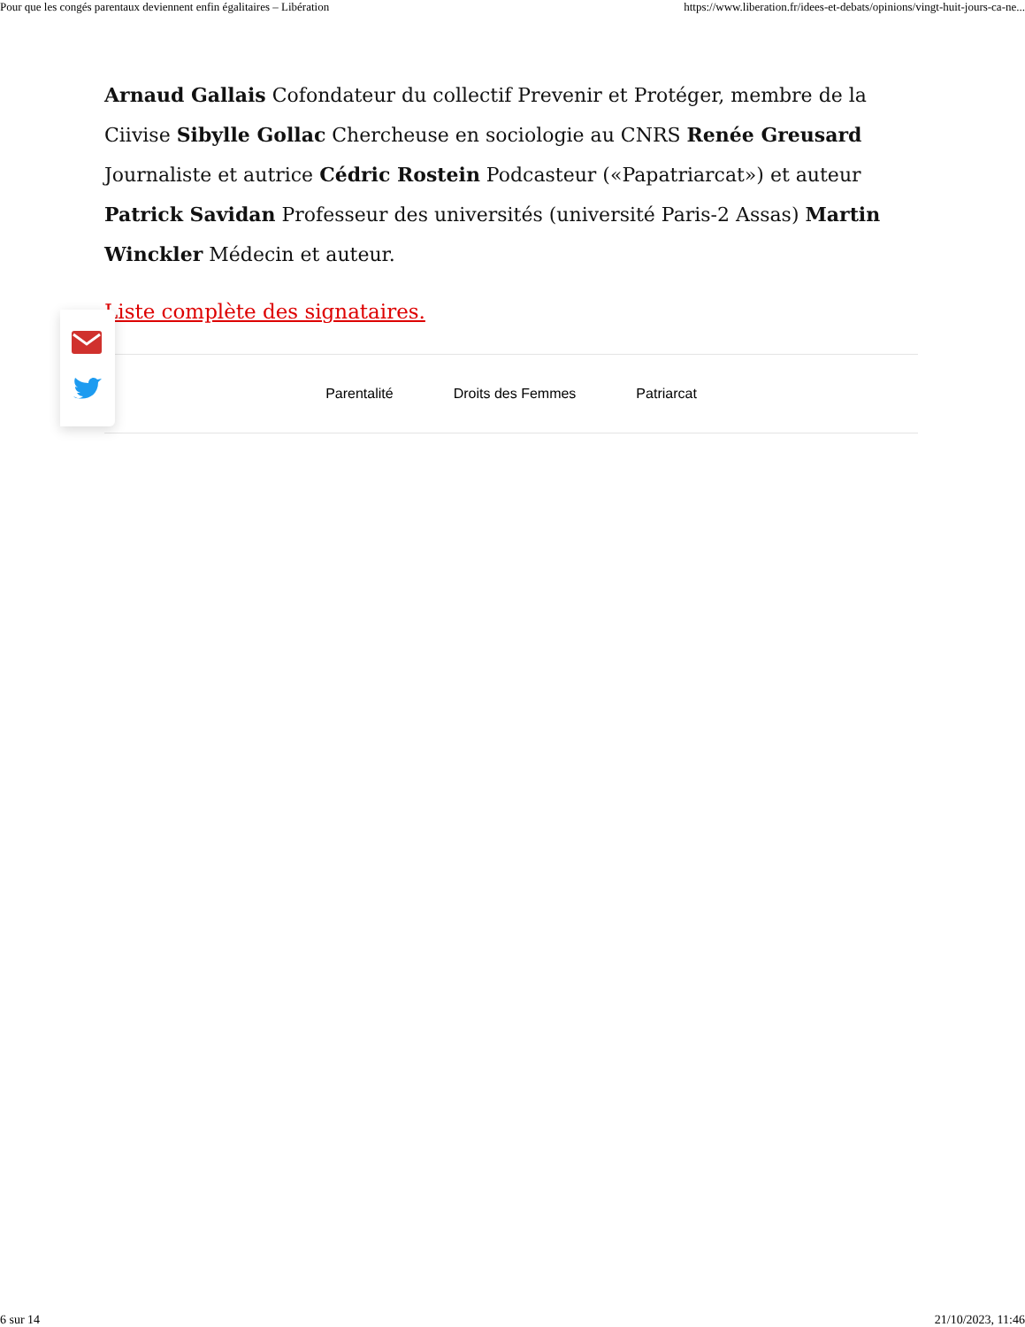Pour que les congés parentaux deviennent enfin égalitaires – Libération https://www.liberation.fr/idees-et-debats/opinions/vingt-huit-jours-ca-ne...
Arnaud Gallais Cofondateur du collectif Prevenir et Protéger, membre de la Ciivise Sibylle Gollac Chercheuse en sociologie au CNRS Renée Greusard Journaliste et autrice Cédric Rostein Podcasteur («Papatriarcat») et auteur Patrick Savidan Professeur des universités (université Paris-2 Assas) Martin Winckler Médecin et auteur.
Liste complète des signataires.
Parentalité Droits des Femmes Patriarcat
6 sur 14 21/10/2023, 11:46